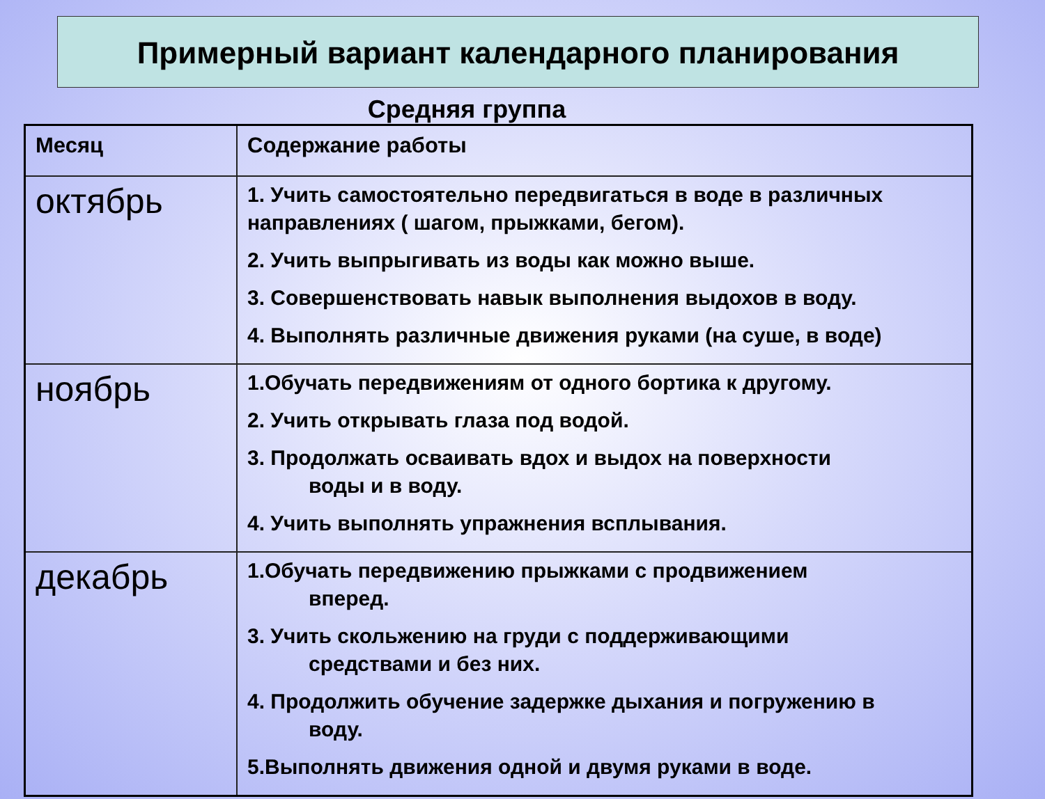Примерный вариант календарного планирования
Средняя группа
| Месяц | Содержание работы |
| --- | --- |
| октябрь | 1. Учить самостоятельно передвигаться в воде в различных направлениях ( шагом, прыжками, бегом). 2. Учить выпрыгивать из воды как можно выше. 3. Совершенствовать навык выполнения выдохов в воду. 4. Выполнять различные движения руками (на суше, в воде) |
| ноябрь | 1.Обучать передвижениям от одного бортика к другому. 2. Учить открывать глаза под водой. 3. Продолжать осваивать вдох и выдох на поверхности воды и в воду. 4. Учить выполнять упражнения всплывания. |
| декабрь | 1.Обучать передвижению прыжками с продвижением вперед. 3. Учить скольжению на груди с поддерживающими средствами и без них. 4. Продолжить обучение задержке дыхания и погружению в воду. 5.Выполнять движения одной и двумя руками в воде. |